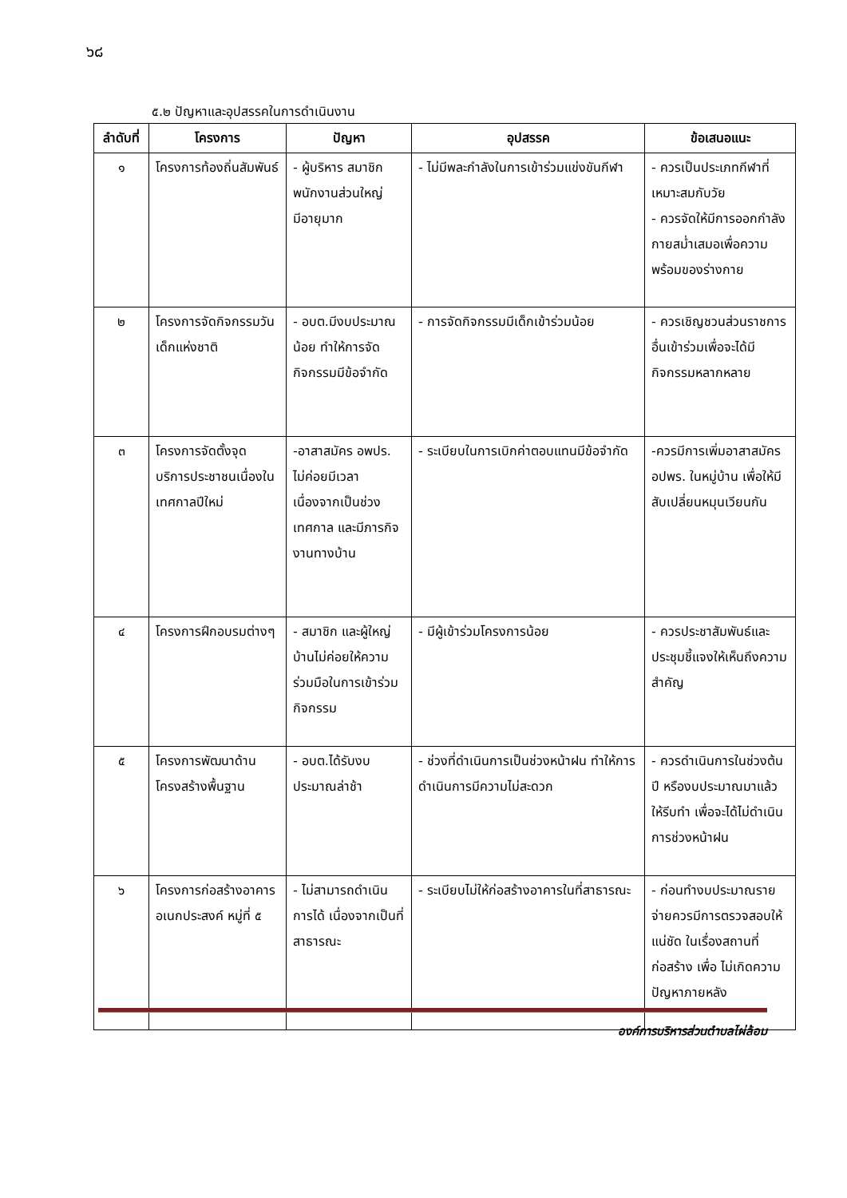๖๘
๕.๒ ปัญหาและอุปสรรคในการดำเนินงาน
| ลำดับที่ | โครงการ | ปัญหา | อุปสรรค | ข้อเสนอแนะ |
| --- | --- | --- | --- | --- |
| ๑ | โครงการท้องถิ่นสัมพันธ์ | - ผู้บริหาร สมาชิก พนักงานส่วนใหญ่มีอายุมาก | - ไม่มีพละกำลังในการเข้าร่วมแข่งขันกีฬา | - ควรเป็นประเภทกีฬาที่เหมาะสมกับวัย - ควรจัดให้มีการออกกำลังกายสม่ำเสมอเพื่อความพร้อมของร่างกาย |
| ๒ | โครงการจัดกิจกรรมวันเด็กแห่งชาติ | - อบต.มีงบประมาณน้อย ทำให้การจัดกิจกรรมมีข้อจำกัด | - การจัดกิจกรรมมีเด็กเข้าร่วมน้อย | - ควรเชิญชวนส่วนราชการอื่นเข้าร่วมเพื่อจะได้มีกิจกรรมหลากหลาย |
| ๓ | โครงการจัดตั้งจุดบริการประชาชนเนื่องในเทศกาลปีใหม่ | -อาสาสมัคร อพปร. ไม่ค่อยมีเวลาเนื่องจากเป็นช่วงเทศกาล และมีภารกิจงานทางบ้าน | - ระเบียบในการเบิกค่าตอบแทนมีข้อจำกัด | -ควรมีการเพิ่มอาสาสมัคร อปพร. ในหมู่บ้าน เพื่อให้มีสับเปลี่ยนหมุนเวียนกัน |
| ๔ | โครงการฝึกอบรมต่างๆ | - สมาชิก และผู้ใหญ่บ้านไม่ค่อยให้ความร่วมมือในการเข้าร่วมกิจกรรม | - มีผู้เข้าร่วมโครงการน้อย | - ควรประชาสัมพันธ์และประชุมชี้แจงให้เห็นถึงความสำคัญ |
| ๕ | โครงการพัฒนาด้านโครงสร้างพื้นฐาน | - อบต.ได้รับงบประมาณล่าช้า | - ช่วงที่ดำเนินการเป็นช่วงหน้าฝน ทำให้การดำเนินการมีความไม่สะดวก | - ควรดำเนินการในช่วงต้นปี หรืองบประมาณมาแล้วให้รีบทำ เพื่อจะได้ไม่ดำเนินการช่วงหน้าฝน |
| ๖ | โครงการก่อสร้างอาคารอเนกประสงค์ หมู่ที่ ๕ | - ไม่สามารถดำเนินการได้ เนื่องจากเป็นที่สาธารณะ | - ระเบียบไม่ให้ก่อสร้างอาคารในที่สาธารณะ | - ก่อนทำงบประมาณรายจ่ายควรมีการตรวจสอบให้แน่ชัด ในเรื่องสถานที่ก่อสร้าง เพื่อ ไม่เกิดความปัญหาภายหลัง |
องค์การบริหารส่วนตำบลไผ่ล้อม